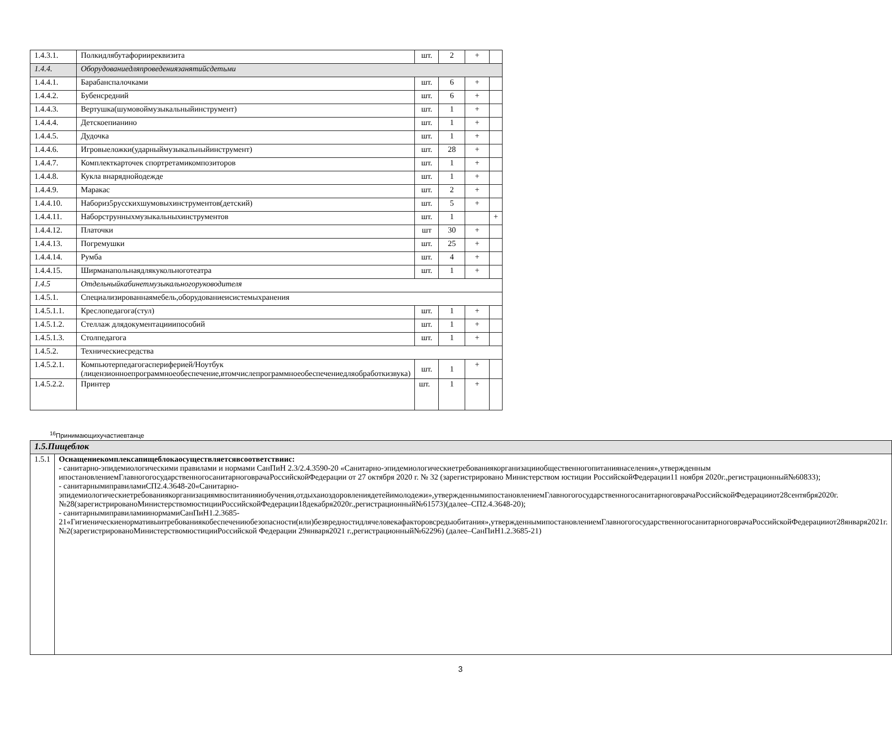| 1.4.3.1. | Полкидлябутафорииреквизита | шт. | 2 | + | |
| 1.4.4. | Оборудованиедляпроведениязанятийсдетьми | | | | |
| 1.4.4.1. | Барабанспалочками | шт. | 6 | + | |
| 1.4.4.2. | Бубенсредний | шт. | 6 | + | |
| 1.4.4.3. | Вертушка(шумовоймузыкальныйинструмент) | шт. | 1 | + | |
| 1.4.4.4. | Детскоепианино | шт. | 1 | + | |
| 1.4.4.5. | Дудочка | шт. | 1 | + | |
| 1.4.4.6. | Игровыеложки(ударныймузыкальныйинструмент) | шт. | 28 | + | |
| 1.4.4.7. | Комплекткарточек спортретамикомпозиторов | шт. | 1 | + | |
| 1.4.4.8. | Кукла внаряднойодежде | шт. | 1 | + | |
| 1.4.4.9. | Маракас | шт. | 2 | + | |
| 1.4.4.10. | Набориз5русскихшумовыхинструментов(детский) | шт. | 5 | + | |
| 1.4.4.11. | Наборструнныхмузыкальныхинструментов | шт. | 1 | | + |
| 1.4.4.12. | Платочки | шт | 30 | + | |
| 1.4.4.13. | Погремушки | шт. | 25 | + | |
| 1.4.4.14. | Румба | шт. | 4 | + | |
| 1.4.4.15. | Ширманапольнаядлякукольноготеатра | шт. | 1 | + | |
| 1.4.5 | Отдельныйкабинетмузыкальногоруководителя | | | | |
| 1.4.5.1. | Специализированнаямебель,оборудованиеисистемыхранения | | | | |
| 1.4.5.1.1. | Креслопедагога(стул) | шт. | 1 | + | |
| 1.4.5.1.2. | Стеллаж длядокументацииипособий | шт. | 1 | + | |
| 1.4.5.1.3. | Столпедагога | шт. | 1 | + | |
| 1.4.5.2. | Техническиесредства | | | | |
| 1.4.5.2.1. | Компьютерпедагогаспериферией/Ноутбук (лицензионноепрограммноеобеспечение,втомчислепрограммноеобеспечениедляобработкизвука) | шт. | 1 | + | |
| 1.4.5.2.2. | Принтер | шт. | 1 | + | |
<sup>16</sup> Принимающихучастиевтанце
| 1.5.Пищеблок | |
| 1.5.1 | Оснащениекомплексапищеблокаосуществляетсявсоответствиис: - санитарно-эпидемиологическими правилами и нормами СанПиН 2.3/2.4.3590-20 «Санитарно-эпидемиологическиетребованиякорганизацииобщественногопитаниянаселения»,утвержденным ипостановлениемГлавногогосударственногосанитарноговрачаРоссийскойФедерации от 27 октября 2020 г. № 32 (зарегистрировано Министерством юстиции РоссийскойФедерации11 ноября 2020г.,регистрационный№60833); - санитарнымиправиламиСП2.4.3648-20«Санитарно-эпидемиологическиетребованиякорганизациямвоспитанияиобучения,отдыхаиоздоровлениядетейимолодежи»,утвержденнымипостановлениемГлавногогосударственногосанитарноговрачаРоссийскойФедерацииот28сентября2020г.№28(зарегистрированоМинистерствомюстицииРоссийскойФедерации18декабря2020г.,регистрационный№61573)(далее–СП2.4.3648-20); - санитарнымиправиламиинормамиСанПиН1.2.3685-21«Гигиеническиенормативыитребованиякобеспечениюбезопасности(или)безвредностидлячеловекафакторовсредыобитания»,утвержденнымипостановлениемГлавногогосударственногосанитарноговрачаРоссийскойФедерацииот28января2021г.№2(зарегистрированоМинистерствомюстицииРоссийской Федерации 29января2021 г.,регистрационный№62296) (далее–СанПиН1.2.3685-21) |
3